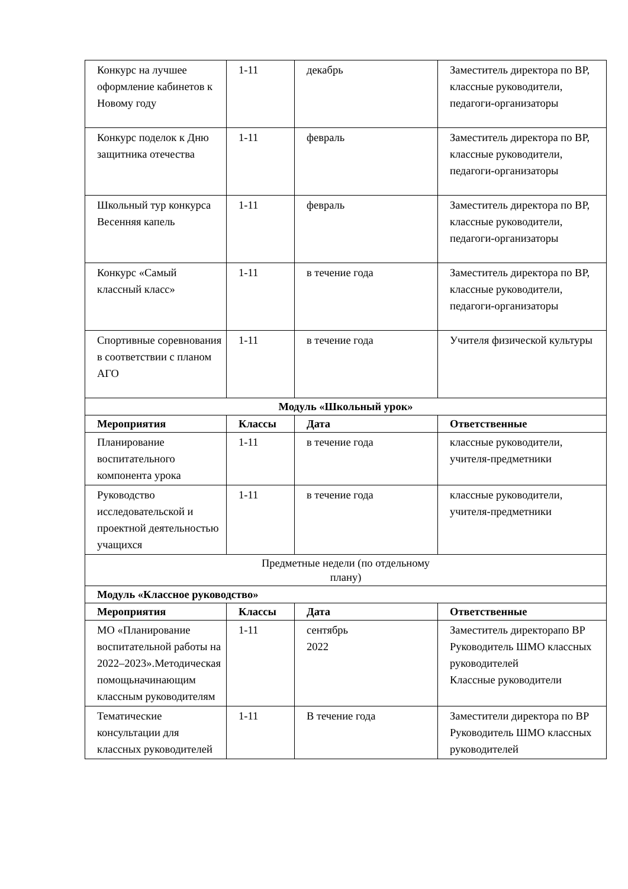| Конкурс на лучшее оформление кабинетов к Новому году | 1-11 | декабрь | Заместитель директора по ВР, классные руководители, педагоги-организаторы |
| Конкурс поделок к Дню защитника отечества | 1-11 | февраль | Заместитель директора по ВР, классные руководители, педагоги-организаторы |
| Школьный тур конкурса Весенняя капель | 1-11 | февраль | Заместитель директора по ВР, классные руководители, педагоги-организаторы |
| Конкурс «Самый классный класс» | 1-11 | в течение года | Заместитель директора по ВР, классные руководители, педагоги-организаторы |
| Спортивные соревнования в соответствии с планом АГО | 1-11 | в течение года | Учителя физической культуры |
| Модуль «Школьный урок» | | | |
| Мероприятия | Классы | Дата | Ответственные |
| Планирование воспитательного компонента урока | 1-11 | в течение года | классные руководители, учителя-предметники |
| Руководство исследовательской и проектной деятельностью учащихся | 1-11 | в течение года | классные руководители, учителя-предметники |
| Предметные недели (по отдельному плану) | | | |
| Модуль «Классное руководство» | | | |
| Мероприятия | Классы | Дата | Ответственные |
| МО «Планирование воспитательной работы на 2022–2023».Методическая помощьначинающим классным руководителям | 1-11 | сентябрь 2022 | Заместитель директорапо ВР Руководитель ШМО классных руководителей Классные руководители |
| Тематические консультации для классных руководителей | 1-11 | В течение года | Заместители директора по ВР Руководитель ШМО классных руководителей |